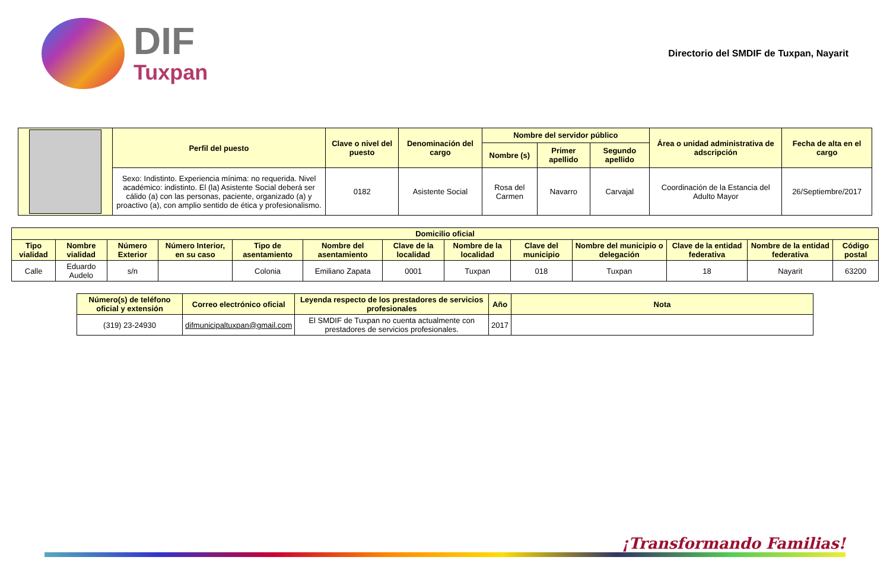DIF
Tuxpan
Directorio del SMDIF de Tuxpan, Nayarit
| | Perfil del puesto | Clave o nivel del puesto | Denominación del cargo | Nombre del servidor público | | | Área o unidad administrativa de adscripción | Fecha de alta en el cargo |
| --- | --- | --- | --- | --- | --- | --- | --- | --- |
| | | | | Nombre (s) | Primer apellido | Segundo apellido | | |
| | Sexo: Indistinto. Experiencia mínima: no requerida. Nivel académico: indistinto. El (la) Asistente Social deberá ser cálido (a) con las personas, paciente, organizado (a) y proactivo (a), con amplio sentido de ética y profesionalismo. | 0182 | Asistente Social | Rosa del Carmen | Navarro | Carvajal | Coordinación de la Estancia del Adulto Mayor | 26/Septiembre/2017 |
| Domicilio oficial | | | | | | | | | | | | |
| --- | --- | --- | --- | --- | --- | --- | --- | --- | --- | --- | --- | --- |
| Tipo vialidad | Nombre vialidad | Número Exterior | Número Interior, en su caso | Tipo de asentamiento | Nombre del asentamiento | Clave de la localidad | Nombre de la localidad | Clave del municipio | Nombre del municipio o delegación | Clave de la entidad federativa | Nombre de la entidad federativa | Código postal |
| Calle | Eduardo Audelo | s/n | | Colonia | Emiliano Zapata | 0001 | Tuxpan | 018 | Tuxpan | 18 | Nayarit | 63200 |
| Número(s) de teléfono oficial y extensión | Correo electrónico oficial | Leyenda respecto de los prestadores de servicios profesionales | Año | Nota |
| --- | --- | --- | --- | --- |
| (319) 23-24930 | difmunicipaltuxpan@gmail.com | El SMDIF de Tuxpan no cuenta actualmente con prestadores de servicios profesionales. | 2017 | |
¡Transformando Familias!